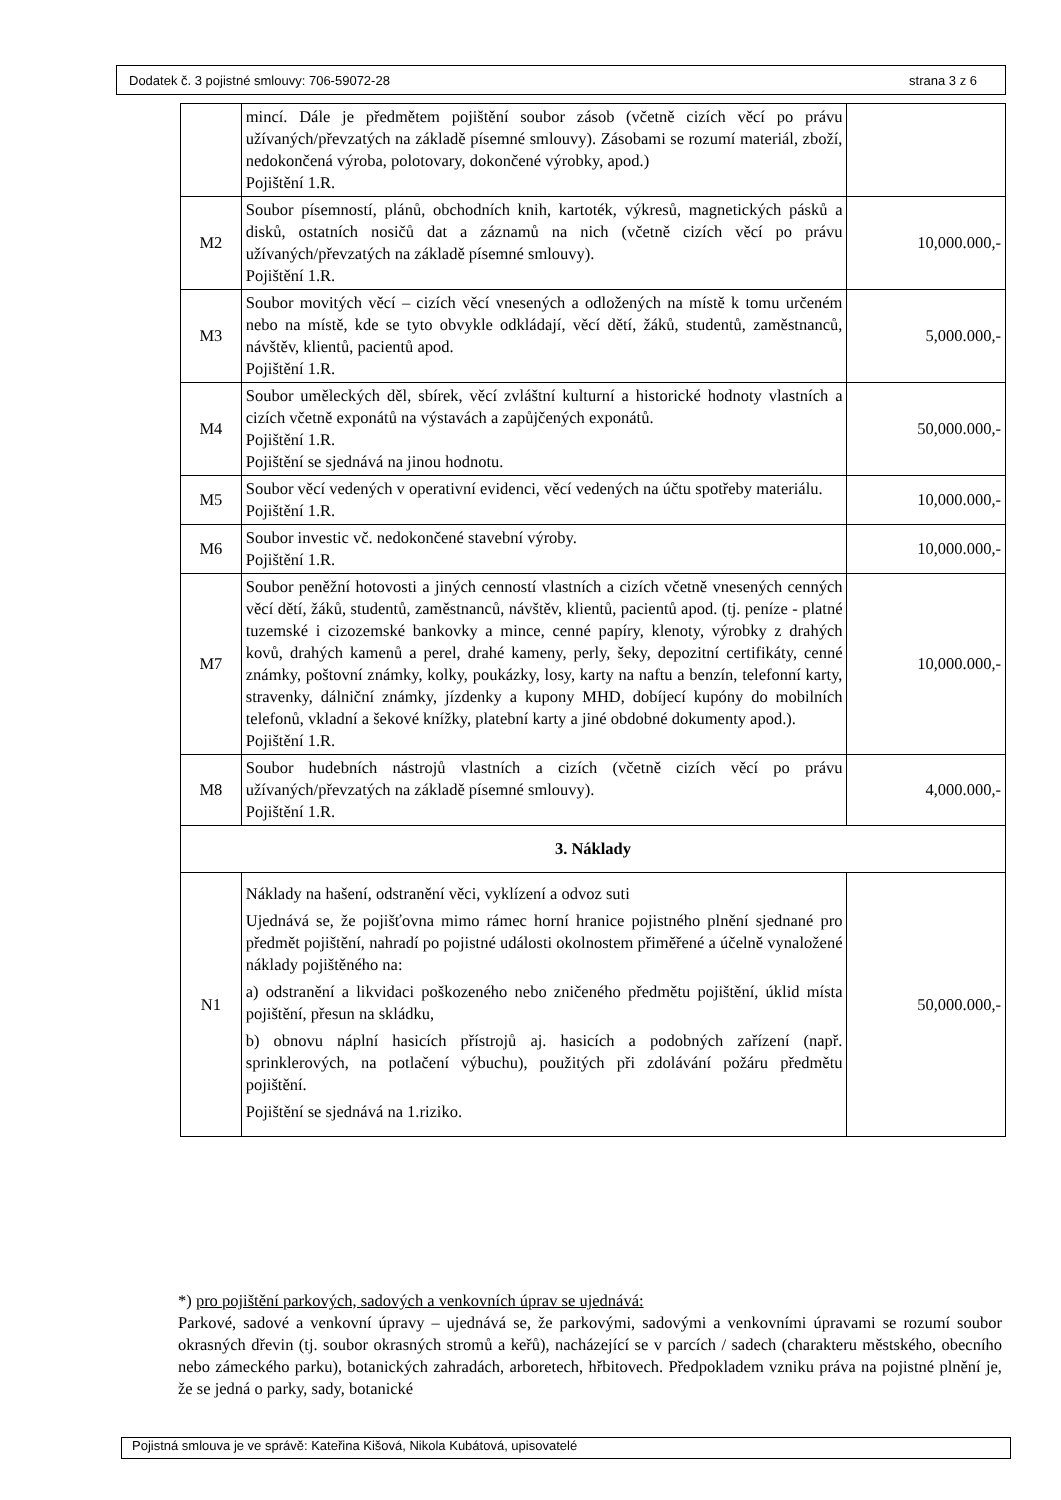Dodatek č. 3 pojistné smlouvy: 706-59072-28 strana 3 z 6
| | mincí. Dále je předmětem pojištění soubor zásob (včetně cizích věcí po právu užívaných/převzatých na základě písemné smlouvy). Zásobami se rozumí materiál, zboží, nedokončená výroba, polotovary, dokončené výrobky, apod.) Pojištění 1.R. | |
| M2 | Soubor písemností, plánů, obchodních knih, kartoték, výkresů, magnetických pásků a disků, ostatních nosičů dat a záznamů na nich (včetně cizích věcí po právu užívaných/převzatých na základě písemné smlouvy). Pojištění 1.R. | 10,000.000,- |
| M3 | Soubor movitých věcí – cizích věcí vnesených a odložených na místě k tomu určeném nebo na místě, kde se tyto obvykle odkládají, věcí dětí, žáků, studentů, zaměstnanců, návštěv, klientů, pacientů apod. Pojištění 1.R. | 5,000.000,- |
| M4 | Soubor uměleckých děl, sbírek, věcí zvláštní kulturní a historické hodnoty vlastních a cizích včetně exponátů na výstavách a zapůjčených exponátů. Pojištění 1.R. Pojištění se sjednává na jinou hodnotu. | 50,000.000,- |
| M5 | Soubor věcí vedených v operativní evidenci, věcí vedených na účtu spotřeby materiálu. Pojištění 1.R. | 10,000.000,- |
| M6 | Soubor investic vč. nedokončené stavební výroby. Pojištění 1.R. | 10,000.000,- |
| M7 | Soubor peněžní hotovosti a jiných cenností vlastních a cizích včetně vnesených cenných věcí dětí, žáků, studentů, zaměstnanců, návštěv, klientů, pacientů apod. (tj. peníze - platné tuzemské i cizozemské bankovky a mince, cenné papíry, klenoty, výrobky z drahých kovů, drahých kamenů a perel, drahé kameny, perly, šeky, depozitní certifikáty, cenné známky, poštovní známky, kolky, poukázky, losy, karty na naftu a benzín, telefonní karty, stravenky, dálniční známky, jízdenky a kupony MHD, dobíjecí kupóny do mobilních telefonů, vkladní a šekové knížky, platební karty a jiné obdobné dokumenty apod.). Pojištění 1.R. | 10,000.000,- |
| M8 | Soubor hudebních nástrojů vlastních a cizích (včetně cizích věcí po právu užívaných/převzatých na základě písemné smlouvy). Pojištění 1.R. | 4,000.000,- |
| 3. Náklady | | |
| N1 | Náklady na hašení, odstranění věci, vyklízení a odvoz suti Ujednává se, že pojišťovna mimo rámec horní hranice pojistného plnění sjednané pro předmět pojištění, nahradí po pojistné události okolnostem přiměřené a účelně vynaložené náklady pojištěného na: a) odstranění a likvidaci poškozeného nebo zničeného předmětu pojištění, úklid místa pojištění, přesun na skládku, b) obnovu náplní hasicích přístrojů aj. hasicích a podobných zařízení (např. sprinklerových, na potlačení výbuchu), použitých při zdolávání požáru předmětu pojištění. Pojištění se sjednává na 1.riziko. | 50,000.000,- |
*) pro pojištění parkových, sadových a venkovních úprav se ujednává:
Parkové, sadové a venkovní úpravy – ujednává se, že parkovými, sadovými a venkovními úpravami se rozumí soubor okrasných dřevin (tj. soubor okrasných stromů a keřů), nacházející se v parcích / sadech (charakteru městského, obecního nebo zámeckého parku), botanických zahradách, arboretech, hřbitovech. Předpokladem vzniku práva na pojistné plnění je, že se jedná o parky, sady, botanické
Pojistná smlouva je ve správě: Kateřina Kišová, Nikola Kubátová, upisovatelé